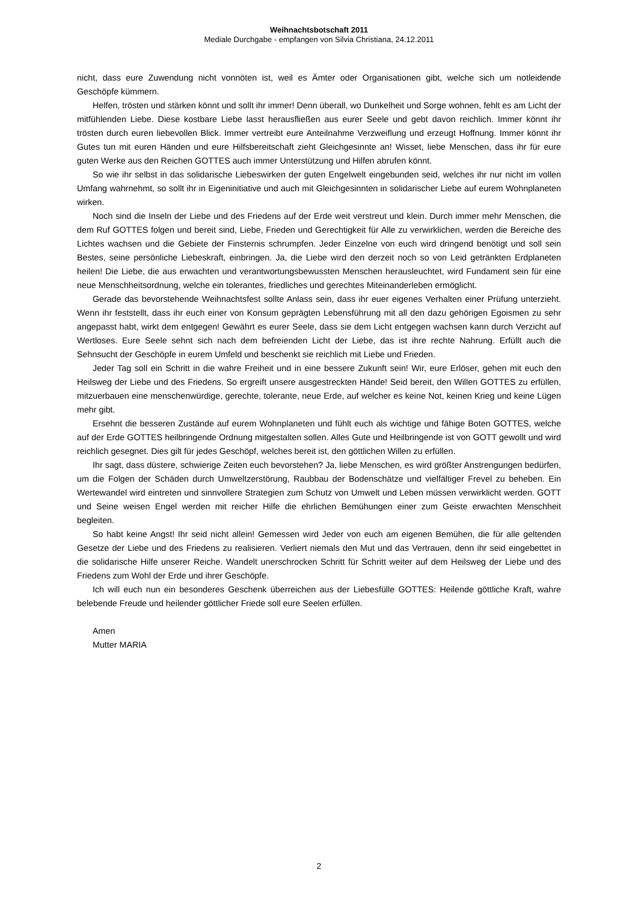Weihnachtsbotschaft 2011
Mediale Durchgabe - empfangen von Silvia Christiana, 24.12.2011
nicht, dass eure Zuwendung nicht vonnöten ist, weil es Ämter oder Organisationen gibt, welche sich um notleidende Geschöpfe kümmern.
Helfen, trösten und stärken könnt und sollt ihr immer! Denn überall, wo Dunkelheit und Sorge wohnen, fehlt es am Licht der mitfühlenden Liebe. Diese kostbare Liebe lasst herausfließen aus eurer Seele und gebt davon reichlich. Immer könnt ihr trösten durch euren liebevollen Blick. Immer vertreibt eure Anteilnahme Verzweiflung und erzeugt Hoffnung. Immer könnt ihr Gutes tun mit euren Händen und eure Hilfsbereitschaft zieht Gleichgesinnte an! Wisset, liebe Menschen, dass ihr für eure guten Werke aus den Reichen GOTTES auch immer Unterstützung und Hilfen abrufen könnt.
So wie ihr selbst in das solidarische Liebeswirken der guten Engelwelt eingebunden seid, welches ihr nur nicht im vollen Umfang wahrnehmt, so sollt ihr in Eigeninitiative und auch mit Gleichgesinnten in solidarischer Liebe auf eurem Wohnplaneten wirken.
Noch sind die Inseln der Liebe und des Friedens auf der Erde weit verstreut und klein. Durch immer mehr Menschen, die dem Ruf GOTTES folgen und bereit sind, Liebe, Frieden und Gerechtigkeit für Alle zu verwirklichen, werden die Bereiche des Lichtes wachsen und die Gebiete der Finsternis schrumpfen. Jeder Einzelne von euch wird dringend benötigt und soll sein Bestes, seine persönliche Liebeskraft, einbringen. Ja, die Liebe wird den derzeit noch so von Leid getränkten Erdplaneten heilen! Die Liebe, die aus erwachten und verantwortungsbewussten Menschen herausleuchtet, wird Fundament sein für eine neue Menschheitsordnung, welche ein tolerantes, friedliches und gerechtes Miteinanderleben ermöglicht.
Gerade das bevorstehende Weihnachtsfest sollte Anlass sein, dass ihr euer eigenes Verhalten einer Prüfung unterzieht. Wenn ihr feststellt, dass ihr euch einer von Konsum geprägten Lebensführung mit all den dazu gehörigen Egoismen zu sehr angepasst habt, wirkt dem entgegen! Gewährt es eurer Seele, dass sie dem Licht entgegen wachsen kann durch Verzicht auf Wertloses. Eure Seele sehnt sich nach dem befreienden Licht der Liebe, das ist ihre rechte Nahrung. Erfüllt auch die Sehnsucht der Geschöpfe in eurem Umfeld und beschenkt sie reichlich mit Liebe und Frieden.
Jeder Tag soll ein Schritt in die wahre Freiheit und in eine bessere Zukunft sein! Wir, eure Erlöser, gehen mit euch den Heilsweg der Liebe und des Friedens. So ergreift unsere ausgestreckten Hände! Seid bereit, den Willen GOTTES zu erfüllen, mitzuerbauen eine menschenwürdige, gerechte, tolerante, neue Erde, auf welcher es keine Not, keinen Krieg und keine Lügen mehr gibt.
Ersehnt die besseren Zustände auf eurem Wohnplaneten und fühlt euch als wichtige und fähige Boten GOTTES, welche auf der Erde GOTTES heilbringende Ordnung mitgestalten sollen. Alles Gute und Heilbringende ist von GOTT gewollt und wird reichlich gesegnet. Dies gilt für jedes Geschöpf, welches bereit ist, den göttlichen Willen zu erfüllen.
Ihr sagt, dass düstere, schwierige Zeiten euch bevorstehen? Ja, liebe Menschen, es wird größter Anstrengungen bedürfen, um die Folgen der Schäden durch Umweltzerstörung, Raubbau der Bodenschätze und vielfältiger Frevel zu beheben. Ein Wertewandel wird eintreten und sinnvollere Strategien zum Schutz von Umwelt und Leben müssen verwirklicht werden. GOTT und Seine weisen Engel werden mit reicher Hilfe die ehrlichen Bemühungen einer zum Geiste erwachten Menschheit begleiten.
So habt keine Angst! Ihr seid nicht allein! Gemessen wird Jeder von euch am eigenen Bemühen, die für alle geltenden Gesetze der Liebe und des Friedens zu realisieren. Verliert niemals den Mut und das Vertrauen, denn ihr seid eingebettet in die solidarische Hilfe unserer Reiche. Wandelt unerschrocken Schritt für Schritt weiter auf dem Heilsweg der Liebe und des Friedens zum Wohl der Erde und ihrer Geschöpfe.
Ich will euch nun ein besonderes Geschenk überreichen aus der Liebesfülle GOTTES: Heilende göttliche Kraft, wahre belebende Freude und heilender göttlicher Friede soll eure Seelen erfüllen.
Amen
Mutter MARIA
2